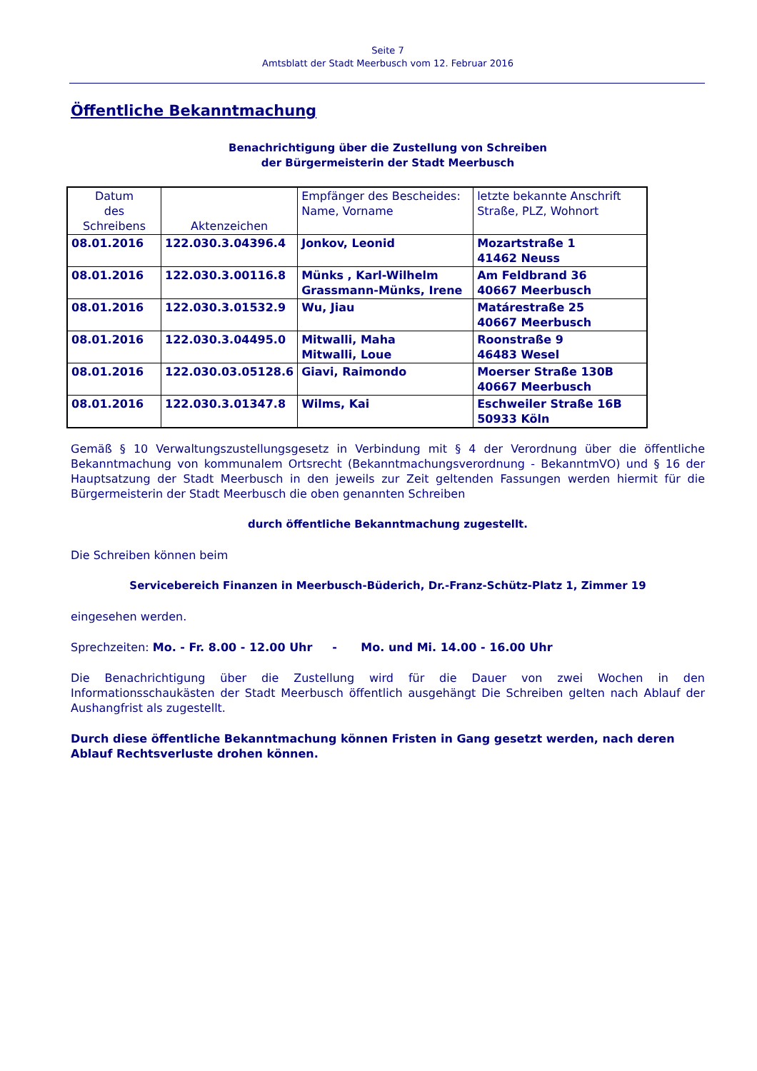Seite 7
Amtsblatt der Stadt Meerbusch vom 12. Februar 2016
Öffentliche Bekanntmachung
Benachrichtigung über die Zustellung von Schreiben
der Bürgermeisterin der Stadt Meerbusch
| Datum des Schreibens | Aktenzeichen | Empfänger des Bescheides: Name, Vorname | letzte bekannte Anschrift Straße, PLZ, Wohnort |
| --- | --- | --- | --- |
| 08.01.2016 | 122.030.3.04396.4 | Jonkov, Leonid | Mozartstraße 1 41462 Neuss |
| 08.01.2016 | 122.030.3.00116.8 | Münks , Karl-Wilhelm Grassmann-Münks, Irene | Am Feldbrand 36 40667 Meerbusch |
| 08.01.2016 | 122.030.3.01532.9 | Wu, Jiau | Matárestraße 25 40667 Meerbusch |
| 08.01.2016 | 122.030.3.04495.0 | Mitwalli, Maha Mitwalli, Loue | Roonstraße 9 46483 Wesel |
| 08.01.2016 | 122.030.03.05128.6 | Giavi, Raimondo | Moerser Straße 130B 40667 Meerbusch |
| 08.01.2016 | 122.030.3.01347.8 | Wilms, Kai | Eschweiler Straße 16B 50933 Köln |
Gemäß § 10 Verwaltungszustellungsgesetz in Verbindung mit § 4 der Verordnung über die öffentliche Bekanntmachung von kommunalem Ortsrecht (Bekanntmachungsverordnung - BekanntmVO) und § 16 der Hauptsatzung der Stadt Meerbusch in den jeweils zur Zeit geltenden Fassungen werden hiermit für die Bürgermeisterin der Stadt Meerbusch die oben genannten Schreiben
durch öffentliche Bekanntmachung zugestellt.
Die Schreiben können beim
Servicebereich Finanzen in Meerbusch-Büderich, Dr.-Franz-Schütz-Platz 1, Zimmer 19
eingesehen werden.
Sprechzeiten: Mo. - Fr. 8.00 - 12.00 Uhr - Mo. und Mi. 14.00 - 16.00 Uhr
Die Benachrichtigung über die Zustellung wird für die Dauer von zwei Wochen in den Informationsschaukästen der Stadt Meerbusch öffentlich ausgehängt Die Schreiben gelten nach Ablauf der Aushangfrist als zugestellt.
Durch diese öffentliche Bekanntmachung können Fristen in Gang gesetzt werden, nach deren Ablauf Rechtsverluste drohen können.